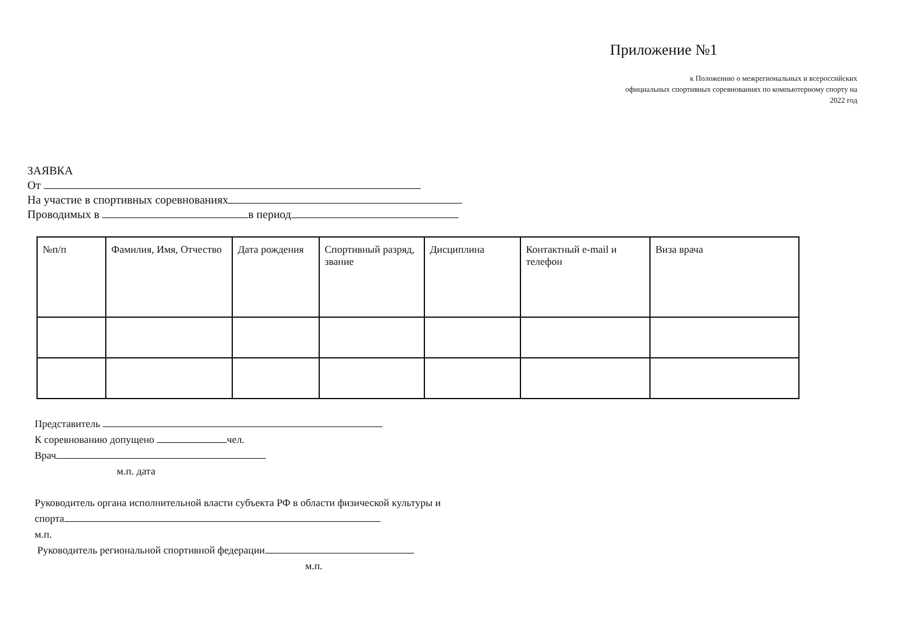Приложение №1
к Положению о межрегиональных и всероссийских
официальных спортивных соревнованиях по компьютерному спорту на
2022 год
ЗАЯВКА
От
На участие в спортивных соревнованиях
Проводимых в в период
| №п/п | Фамилия, Имя, Отчество | Дата рождения | Спортивный разряд, звание | Дисциплина | Контактный e-mail и телефон | Виза врача |
Представитель
К соревнованию допущено чел.
Врач
м.п. дата
Руководитель органа исполнительной власти субъекта РФ в области физической культуры и
спорта
м.п.
Руководитель региональной спортивной федерации
м.п.